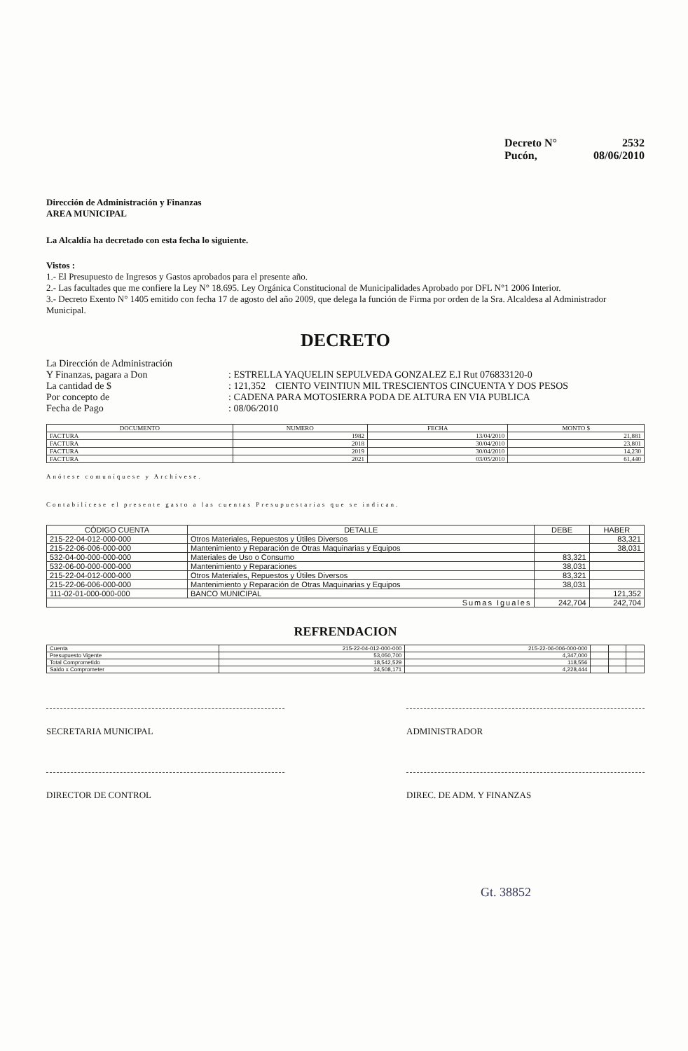Decreto N° 2532
Pucón, 08/06/2010
Dirección de Administración y Finanzas
AREA MUNICIPAL
La Alcaldía ha decretado con esta fecha lo siguiente.
Vistos :
1.- El Presupuesto de Ingresos y Gastos aprobados para el presente año.
2.- Las facultades que me confiere la Ley N° 18.695. Ley Orgánica Constitucional de Municipalidades Aprobado por DFL N°1 2006 Interior.
3.- Decreto Exento N° 1405 emitido con fecha 17 de agosto del año 2009, que delega la función de Firma por orden de la Sra. Alcaldesa al Administrador Municipal.
DECRETO
La Dirección de Administración
Y Finanzas, pagara a Don
: ESTRELLA YAQUELIN SEPULVEDA GONZALEZ E.I Rut 076833120-0
La cantidad de $ : 121,352 CIENTO VEINTIUN MIL TRESCIENTOS CINCUENTA Y DOS PESOS
Por concepto de : CADENA PARA MOTOSIERRA PODA DE ALTURA EN VIA PUBLICA
Fecha de Pago : 08/06/2010
| DOCUMENTO | NUMERO | FECHA | MONTO $ |
| --- | --- | --- | --- |
| FACTURA | 1982 | 13/04/2010 | 21,881 |
| FACTURA | 2018 | 30/04/2010 | 23,801 |
| FACTURA | 2019 | 30/04/2010 | 14,230 |
| FACTURA | 2021 | 03/05/2010 | 61,440 |
Anótese comuníquese y Archívese.
Contabilícese el presente gasto a las cuentas Presupuestarias que se indican.
| CÓDIGO CUENTA | DETALLE | DEBE | HABER |
| --- | --- | --- | --- |
| 215-22-04-012-000-000 | Otros Materiales, Repuestos y Útiles Diversos | | 83,321 |
| 215-22-06-006-000-000 | Mantenimiento y Reparación de Otras Maquinarias y Equipos | | 38,031 |
| 532-04-00-000-000-000 | Materiales de Uso o Consumo | 83,321 | |
| 532-06-00-000-000-000 | Mantenimiento y Reparaciones | 38,031 | |
| 215-22-04-012-000-000 | Otros Materiales, Repuestos y Útiles Diversos | 83,321 | |
| 215-22-06-006-000-000 | Mantenimiento y Reparación de Otras Maquinarias y Equipos | 38,031 | |
| 111-02-01-000-000-000 | BANCO MUNICIPAL | | 121,352 |
| Sumas Iguales | | 242,704 | 242,704 |
REFRENDACION
| Cuenta | 215-22-04-012-000-000 | 215-22-06-006-000-000 | | | |
| Presupuesto Vigente | 53,050,700 | 4,347,000 | | | |
| Total Comprometido | 18,542,529 | 118,556 | | | |
| Saldo x Comprometer | 34,508,171 | 4,228,444 | | | |
SECRETARIA MUNICIPAL ADMINISTRADOR
DIRECTOR DE CONTROL DIREC. DE ADM. Y FINANZAS
Gt. 38852